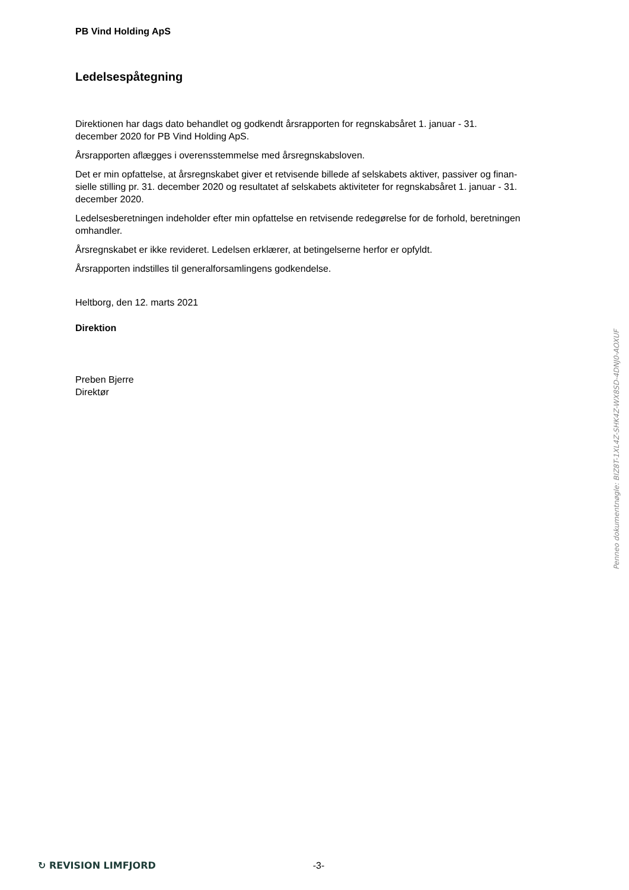PB Vind Holding ApS
Ledelsespåtegning
Direktionen har dags dato behandlet og godkendt årsrapporten for regnskabsåret 1. januar - 31.
december 2020 for PB Vind Holding ApS.
Årsrapporten aflægges i overensstemmelse med årsregnskabsloven.
Det er min opfattelse, at årsregnskabet giver et retvisende billede af selskabets aktiver, passiver og finan-
sielle stilling pr. 31. december 2020 og resultatet af selskabets aktiviteter for regnskabsåret 1. januar - 31.
december 2020.
Ledelsesberetningen indeholder efter min opfattelse en retvisende redegørelse for de forhold, beretningen
omhandler.
Årsregnskabet er ikke revideret. Ledelsen erklærer, at betingelserne herfor er opfyldt.
Årsrapporten indstilles til generalforsamlingens godkendelse.
Heltborg, den 12. marts 2021
Direktion
Preben Bjerre
Direktør
Penneo dokumentnøgle: BIZ8T-1XL4Z-SHK4Z-WX8SD-4DNJ0-AOXUF
↻ REVISION LIMFJORD -3-